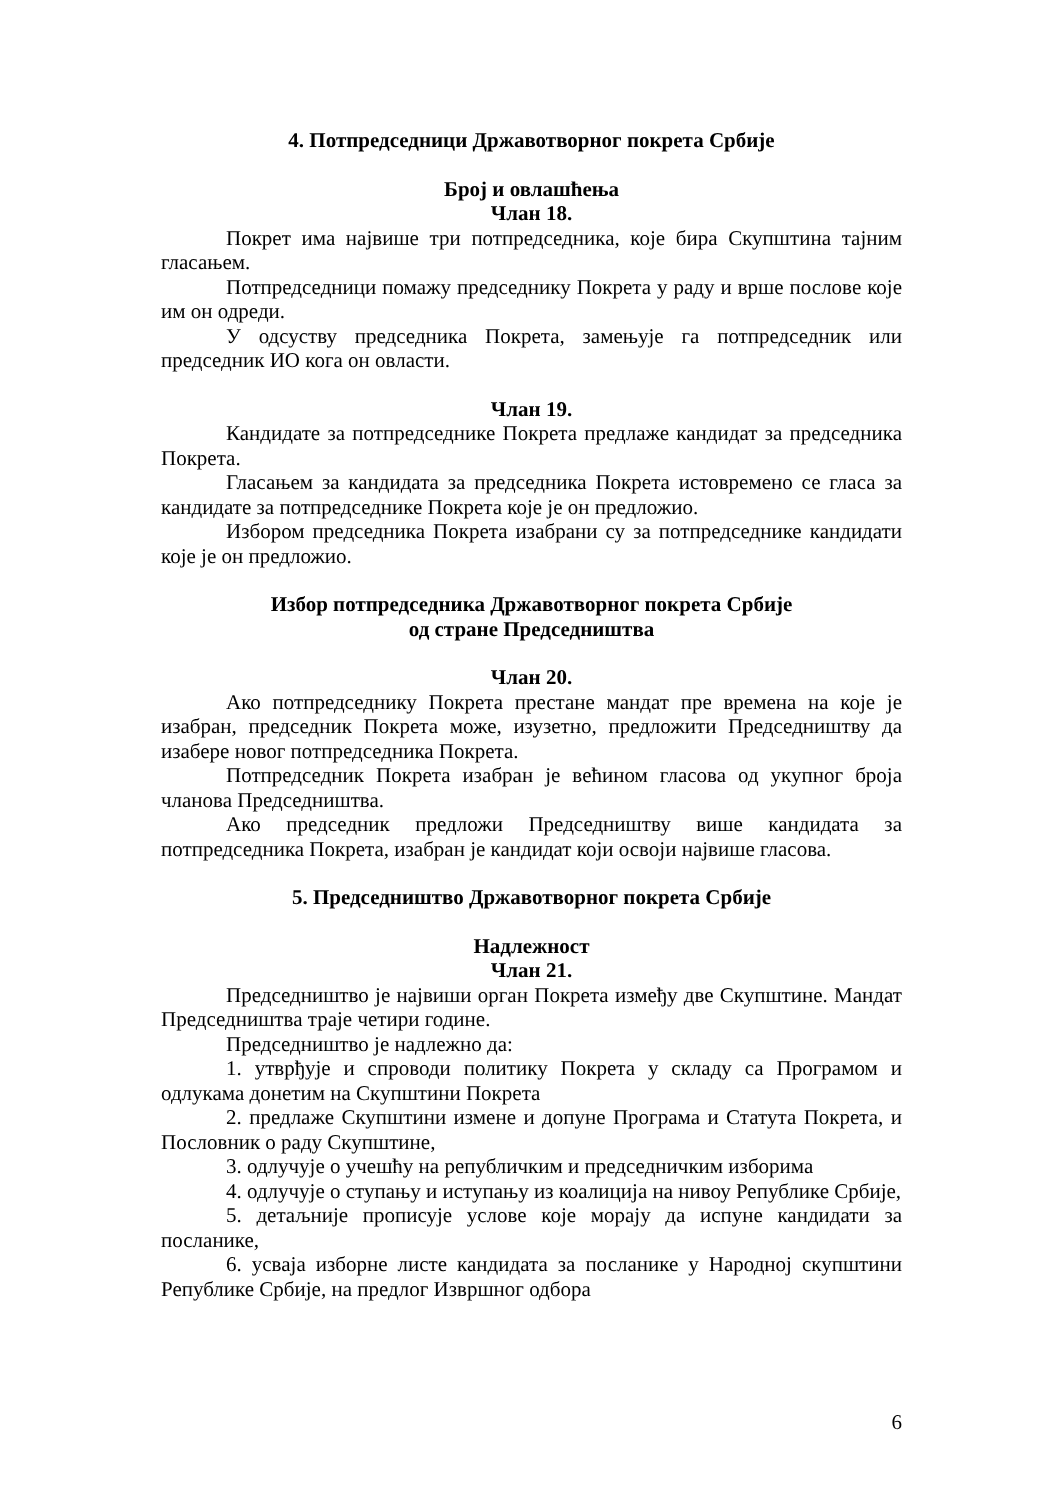4. Потпредседници Државотворног покрета Србије
Број и овлашћења
Члан 18.
Покрет има највише три потпредседника, које бира Скупштина тајним гласањем.
Потпредседници помажу председнику Покрета у раду и врше послове које им он одреди.
У одсуству председника Покрета, замењује га потпредседник или председник ИО кога он овласти.
Члан 19.
Кандидате за потпредседнике Покрета предлаже кандидат за председника Покрета.
Гласањем за кандидата за председника Покрета истовремено се гласа за кандидате за потпредседнике Покрета које је он предложио.
Избором председника Покрета изабрани су за потпредседнике кандидати које је он предложио.
Избор потпредседника Државотворног покрета Србије
од стране Председништва
Члан 20.
Ако потпредседнику Покрета престане мандат пре времена на које је изабран, председник Покрета може, изузетно, предложити Председништву да изабере новог потпредседника Покрета.
Потпредседник Покрета изабран је већином гласова од укупног броја чланова Председништва.
Ако председник предложи Председништву више кандидата за потпредседника Покрета, изабран је кандидат који освоји највише гласова.
5. Председништво Државотворног покрета Србије
Надлежност
Члан 21.
Председништво је највиши орган Покрета између две Скупштине. Мандат Председништва траје четири године.
Председништво је надлежно да:
1. утврђује и спроводи политику Покрета у складу са Програмом и одлукама донетим на Скупштини Покрета
2. предлаже Скупштини измене и допуне Програма и Статута Покрета, и Пословник о раду Скупштине,
3. одлучује о учешћу на републичким и председничким изборима
4. одлучује о ступању и иступању из коалиција на нивоу Републике Србије,
5. детаљније прописује услове које морају да испуне кандидати за посланике,
6. усваја изборне листе кандидата за посланике у Народној скупштини Републике Србије, на предлог Извршног одбора
6